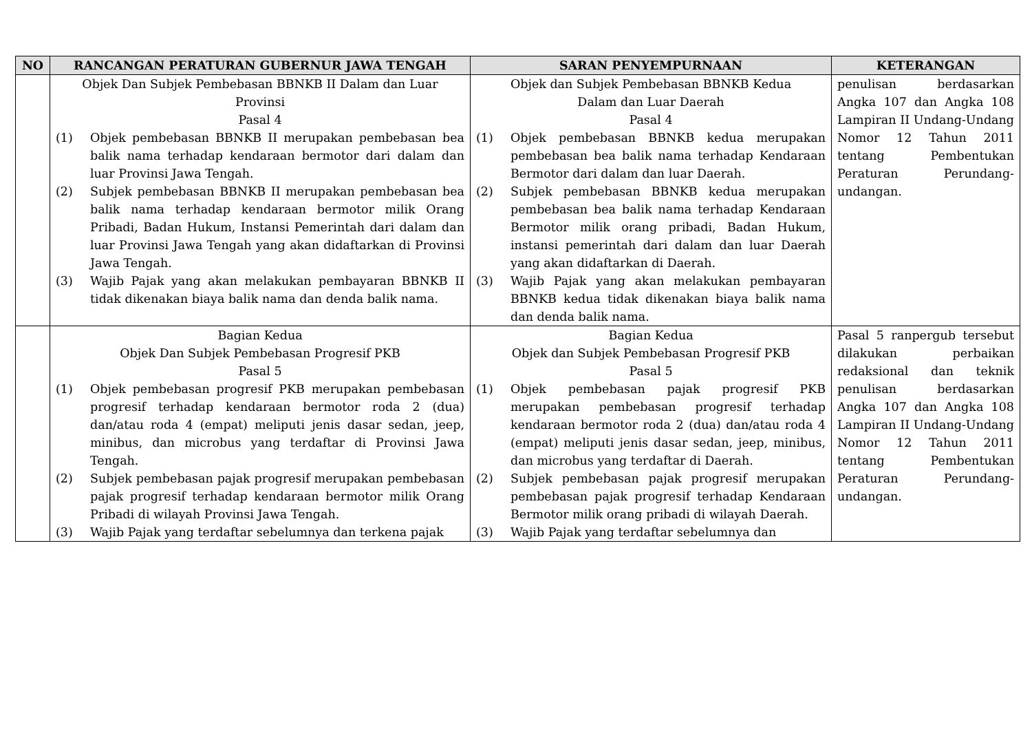| NO | RANCANGAN PERATURAN GUBERNUR JAWA TENGAH | SARAN PENYEMPURNAAN | KETERANGAN |
| --- | --- | --- | --- |
| | Objek Dan Subjek Pembebasan BBNKB II Dalam dan Luar Provinsi Pasal 4 (1) Objek pembebasan BBNKB II merupakan pembebasan bea balik nama terhadap kendaraan bermotor dari dalam dan luar Provinsi Jawa Tengah. (2) Subjek pembebasan BBNKB II merupakan pembebasan bea balik nama terhadap kendaraan bermotor milik Orang Pribadi, Badan Hukum, Instansi Pemerintah dari dalam dan luar Provinsi Jawa Tengah yang akan didaftarkan di Provinsi Jawa Tengah. (3) Wajib Pajak yang akan melakukan pembayaran BBNKB II tidak dikenakan biaya balik nama dan denda balik nama. | Objek dan Subjek Pembebasan BBNKB Kedua Dalam dan Luar Daerah Pasal 4 (1) Objek pembebasan BBNKB kedua merupakan pembebasan bea balik nama terhadap Kendaraan Bermotor dari dalam dan luar Daerah. (2) Subjek pembebasan BBNKB kedua merupakan pembebasan bea balik nama terhadap Kendaraan Bermotor milik orang pribadi, Badan Hukum, instansi pemerintah dari dalam dan luar Daerah yang akan didaftarkan di Daerah. (3) Wajib Pajak yang akan melakukan pembayaran BBNKB kedua tidak dikenakan biaya balik nama dan denda balik nama. | penulisan berdasarkan Angka 107 dan Angka 108 Lampiran II Undang-Undang Nomor 12 Tahun 2011 tentang Pembentukan Peraturan Perundang-undangan. |
| | Bagian Kedua Objek Dan Subjek Pembebasan Progresif PKB Pasal 5 (1) Objek pembebasan progresif PKB merupakan pembebasan progresif terhadap kendaraan bermotor roda 2 (dua) dan/atau roda 4 (empat) meliputi jenis dasar sedan, jeep, minibus, dan microbus yang terdaftar di Provinsi Jawa Tengah. (2) Subjek pembebasan pajak progresif merupakan pembebasan pajak progresif terhadap kendaraan bermotor milik Orang Pribadi di wilayah Provinsi Jawa Tengah. (3) Wajib Pajak yang terdaftar sebelumnya dan terkena pajak | Bagian Kedua Objek dan Subjek Pembebasan Progresif PKB Pasal 5 (1) Objek pembebasan pajak progresif PKB merupakan pembebasan progresif terhadap kendaraan bermotor roda 2 (dua) dan/atau roda 4 (empat) meliputi jenis dasar sedan, jeep, minibus, dan microbus yang terdaftar di Daerah. (2) Subjek pembebasan pajak progresif merupakan pembebasan pajak progresif terhadap Kendaraan Bermotor milik orang pribadi di wilayah Daerah. (3) Wajib Pajak yang terdaftar sebelumnya dan | Pasal 5 ranpergub tersebut dilakukan perbaikan redaksional dan teknik penulisan berdasarkan Angka 107 dan Angka 108 Lampiran II Undang-Undang Nomor 12 Tahun 2011 tentang Pembentukan Peraturan Perundang-undangan. |